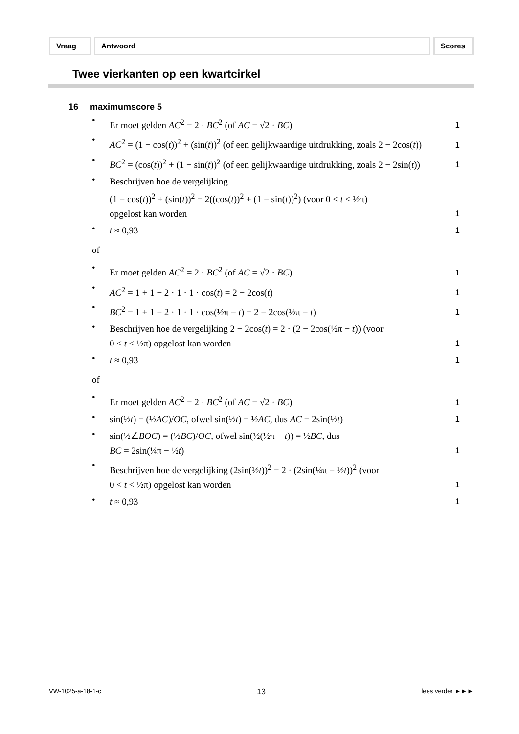Vraag Antwoord Scores
Twee vierkanten op een kwartcirkel
16 maximumscore 5
• Er moet gelden AC<sup>2</sup> = 2 · BC<sup>2</sup> (of AC = √2 · BC) 1
• AC<sup>2</sup> = (1 − cos(t))<sup>2</sup> + (sin(t))<sup>2</sup> (of een gelijkwaardige uitdrukking, zoals 2 − 2cos(t)) 1
• BC<sup>2</sup> = (cos(t))<sup>2</sup> + (1 − sin(t))<sup>2</sup> (of een gelijkwaardige uitdrukking, zoals 2 − 2sin(t)) 1
• Beschrijven hoe de vergelijking
(1 − cos(t))<sup>2</sup> + (sin(t))<sup>2</sup> = 2((cos(t))<sup>2</sup> + (1 − sin(t))<sup>2</sup>) (voor 0 < t < ½π)
opgelost kan worden 1
• t ≈ 0,93 1
of
• Er moet gelden AC<sup>2</sup> = 2 · BC<sup>2</sup> (of AC = √2 · BC) 1
• AC<sup>2</sup> = 1 + 1 − 2 · 1 · 1 · cos(t) = 2 − 2cos(t) 1
• BC<sup>2</sup> = 1 + 1 − 2 · 1 · 1 · cos(½π − t) = 2 − 2cos(½π − t) 1
• Beschrijven hoe de vergelijking 2 − 2cos(t) = 2 · (2 − 2cos(½π − t)) (voor
0 < t < ½π) opgelost kan worden 1
• t ≈ 0,93 1
of
• Er moet gelden AC<sup>2</sup> = 2 · BC<sup>2</sup> (of AC = √2 · BC) 1
• sin(½t) = (½AC)/OC, ofwel sin(½t) = ½AC, dus AC = 2sin(½t) 1
• sin(½∠BOC) = (½BC)/OC, ofwel sin(½(½π − t)) = ½BC, dus
BC = 2sin(¼π − ½t) 1
• Beschrijven hoe de vergelijking (2sin(½t))<sup>2</sup> = 2 · (2sin(¼π − ½t))<sup>2</sup> (voor
0 < t < ½π) opgelost kan worden 1
• t ≈ 0,93 1
VW-1025-a-18-1-c 13 lees verder ►►►